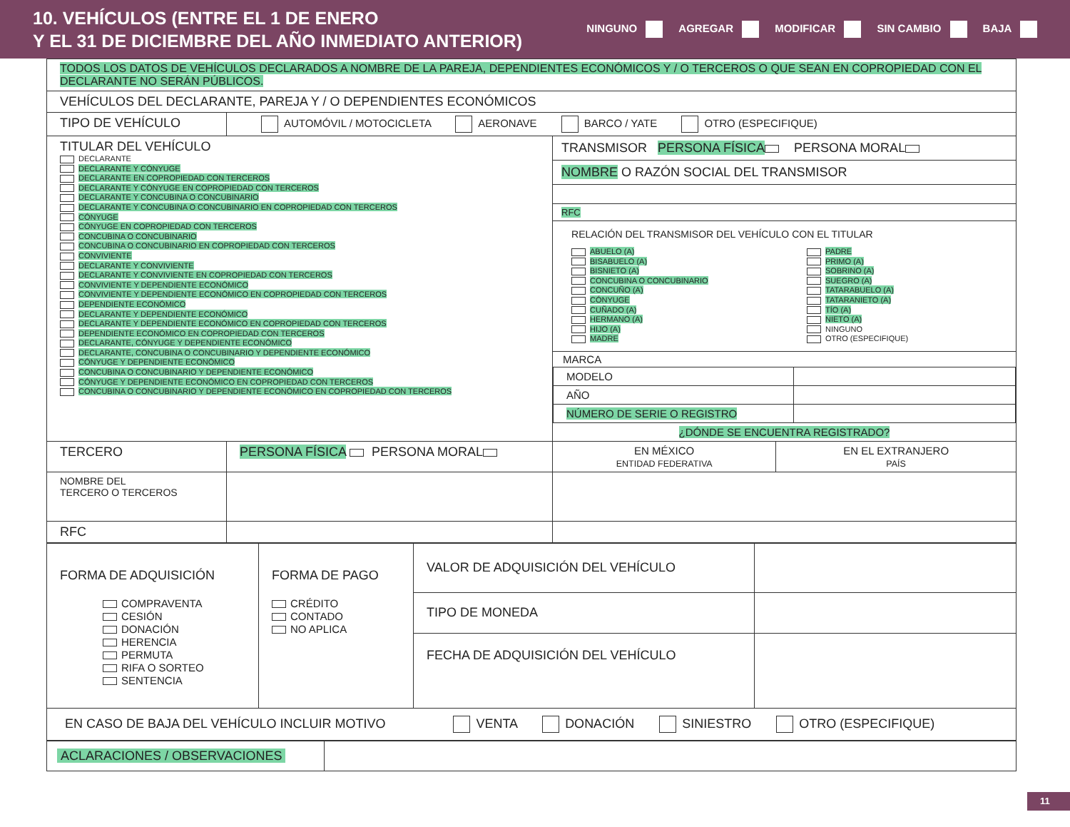10. VEHÍCULOS (ENTRE EL 1 DE ENERO
Y EL 31 DE DICIEMBRE DEL AÑO INMEDIATO ANTERIOR)
NINGUNO AGREGAR MODIFICAR SIN CAMBIO BAJA
| TODOS LOS DATOS DE VEHÍCULOS DECLARADOS A NOMBRE DE LA PAREJA, DEPENDIENTES ECONÓMICOS Y / O TERCEROS O QUE SEAN EN COPROPIEDAD CON EL DECLARANTE NO SERÁN PÚBLICOS. | | | |
| VEHÍCULOS DEL DECLARANTE, PAREJA Y / O DEPENDIENTES ECONÓMICOS | | | |
| TIPO DE VEHÍCULO | AUTOMÓVIL / MOTOCICLETA AERONAVE BARCO / YATE OTRO (ESPECIFIQUE) | | |
| TITULAR DEL VEHÍCULO DECLARANTE DECLARANTE Y CÓNYUGE DECLARANTE EN COPROPIEDAD CON TERCEROS DECLARANTE Y CÓNYUGE EN COPROPIEDAD CON TERCEROS DECLARANTE Y CONCUBINA O CONCUBINARIO DECLARANTE Y CONCUBINA O CONCUBINARIO EN COPROPIEDAD CON TERCEROS CÓNYUGE CÓNYUGE EN COPROPIEDAD CON TERCEROS CONCUBINA O CONCUBINARIO CONCUBINA O CONCUBINARIO EN COPROPIEDAD CON TERCEROS CONVIVIENTE DECLARANTE Y CONVIVIENTE DECLARANTE Y CONVIVIENTE EN COPROPIEDAD CON TERCEROS CONVIVIENTE Y DEPENDIENTE ECONÓMICO CONVIVIENTE Y DEPENDIENTE ECONÓMICO EN COPROPIEDAD CON TERCEROS DEPENDIENTE ECONÓMICO DECLARANTE Y DEPENDIENTE ECONÓMICO DECLARANTE Y DEPENDIENTE ECONÓMICO EN COPROPIEDAD CON TERCEROS DEPENDIENTE ECONÓMICO EN COPROPIEDAD CON TERCEROS DECLARANTE, CÓNYUGE Y DEPENDIENTE ECONÓMICO DECLARANTE, CONCUBINA O CONCUBINARIO Y DEPENDIENTE ECONÓMICO CÓNYUGE Y DEPENDIENTE ECONÓMICO CONCUBINA O CONCUBINARIO Y DEPENDIENTE ECONÓMICO CÓNYUGE Y DEPENDIENTE ECONÓMICO EN COPROPIEDAD CON TERCEROS CONCUBINA O CONCUBINARIO Y DEPENDIENTE ECONÓMICO EN COPROPIEDAD CON TERCEROS | | TRANSMISOR PERSONA FÍSICA PERSONA MORAL NOMBRE O RAZÓN SOCIAL DEL TRANSMISOR RFC RELACIÓN DEL TRANSMISOR DEL VEHÍCULO CON EL TITULAR ABUELO (A) BISABUELO (A) BISNIETO (A) CONCUBINA O CONCUBINARIO CONCUÑO (A) CÓNYUGE CUÑADO (A) HERMANO (A) HIJO (A) MADRE PADRE PRIMO (A) SOBRINO (A) SUEGRO (A) TATARABUELO (A) TATARANIETO (A) TÍO (A) NIETO (A) NINGUNO OTRO (ESPECIFIQUE) MARCA / MODELO / / / AÑO / / / NÚMERO DE SERIE O REGISTRO / / ¿DÓNDE SE ENCUENTRA REGISTRADO? | |
| TERCERO | PERSONA FÍSICA PERSONA MORAL | EN MÉXICO ENTIDAD FEDERATIVA | EN EL EXTRANJERO PAÍS |
| NOMBRE DEL TERCERO O TERCEROS | | | |
| RFC | | | |
| FORMA DE ADQUISICIÓN COMPRAVENTA CESIÓN DONACIÓN HERENCIA PERMUTA RIFA O SORTEO SENTENCIA | FORMA DE PAGO CRÉDITO CONTADO NO APLICA | VALOR DE ADQUISICIÓN DEL VEHÍCULO | |
| | | TIPO DE MONEDA | |
| | | FECHA DE ADQUISICIÓN DEL VEHÍCULO | |
| EN CASO DE BAJA DEL VEHÍCULO INCLUIR MOTIVO VENTA DONACIÓN SINIESTRO OTRO (ESPECIFIQUE) | | | |
| ACLARACIONES / OBSERVACIONES | |
11